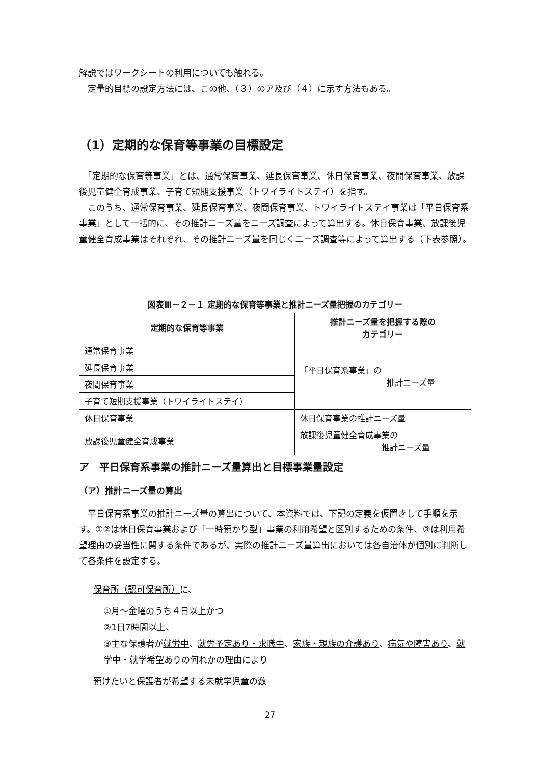解説ではワークシートの利用についても触れる。
　定量的目標の設定方法には、この他、（３）のア及び（４）に示す方法もある。
（1）定期的な保育等事業の目標設定
　「定期的な保育等事業」とは、通常保育事業、延長保育事業、休日保育事業、夜間保育事業、放課後児童健全育成事業、子育て短期支援事業（トワイライトステイ）を指す。
　このうち、通常保育事業、延長保育事業、夜間保育事業、トワイライトステイ事業は「平日保育系事業」として一括的に、その推計ニーズ量をニーズ調査によって算出する。休日保育事業、放課後児童健全育成事業はそれぞれ、その推計ニーズ量を同じくニーズ調査等によって算出する（下表参照）。
図表Ⅲ－２－１ 定期的な保育等事業と推計ニーズ量把握のカテゴリー
| 定期的な保育等事業 | 推計ニーズ量を把握する際の カテゴリー |
| --- | --- |
| 通常保育事業 | 「平日保育系事業」の 推計ニーズ量 |
| 延長保育事業 | |
| 夜間保育事業 | |
| 子育て短期支援事業（トワイライトステイ） | |
| 休日保育事業 | 休日保育事業の推計ニーズ量 |
| 放課後児童健全育成事業 | 放課後児童健全育成事業の 推計ニーズ量 |
ア　平日保育系事業の推計ニーズ量算出と目標事業量設定
（ア）推計ニーズ量の算出
　平日保育系事業の推計ニーズ量の算出について、本資料では、下記の定義を仮置きして手順を示す。①②は休日保育事業および「一時預かり型」事業の利用希望と区別するための条件、③は利用希望理由の妥当性に関する条件であるが、実際の推計ニーズ量算出においては各自治体が個別に判断して各条件を設定する。
保育所（認可保育所）に、
①月～金曜のうち４日以上かつ
②1日7時間以上、
③主な保護者が就労中、就労予定あり・求職中、家族・親族の介護あり、病気や障害あり、就学中・就学希望ありの何れかの理由により
預けたいと保護者が希望する未就学児童の数
27